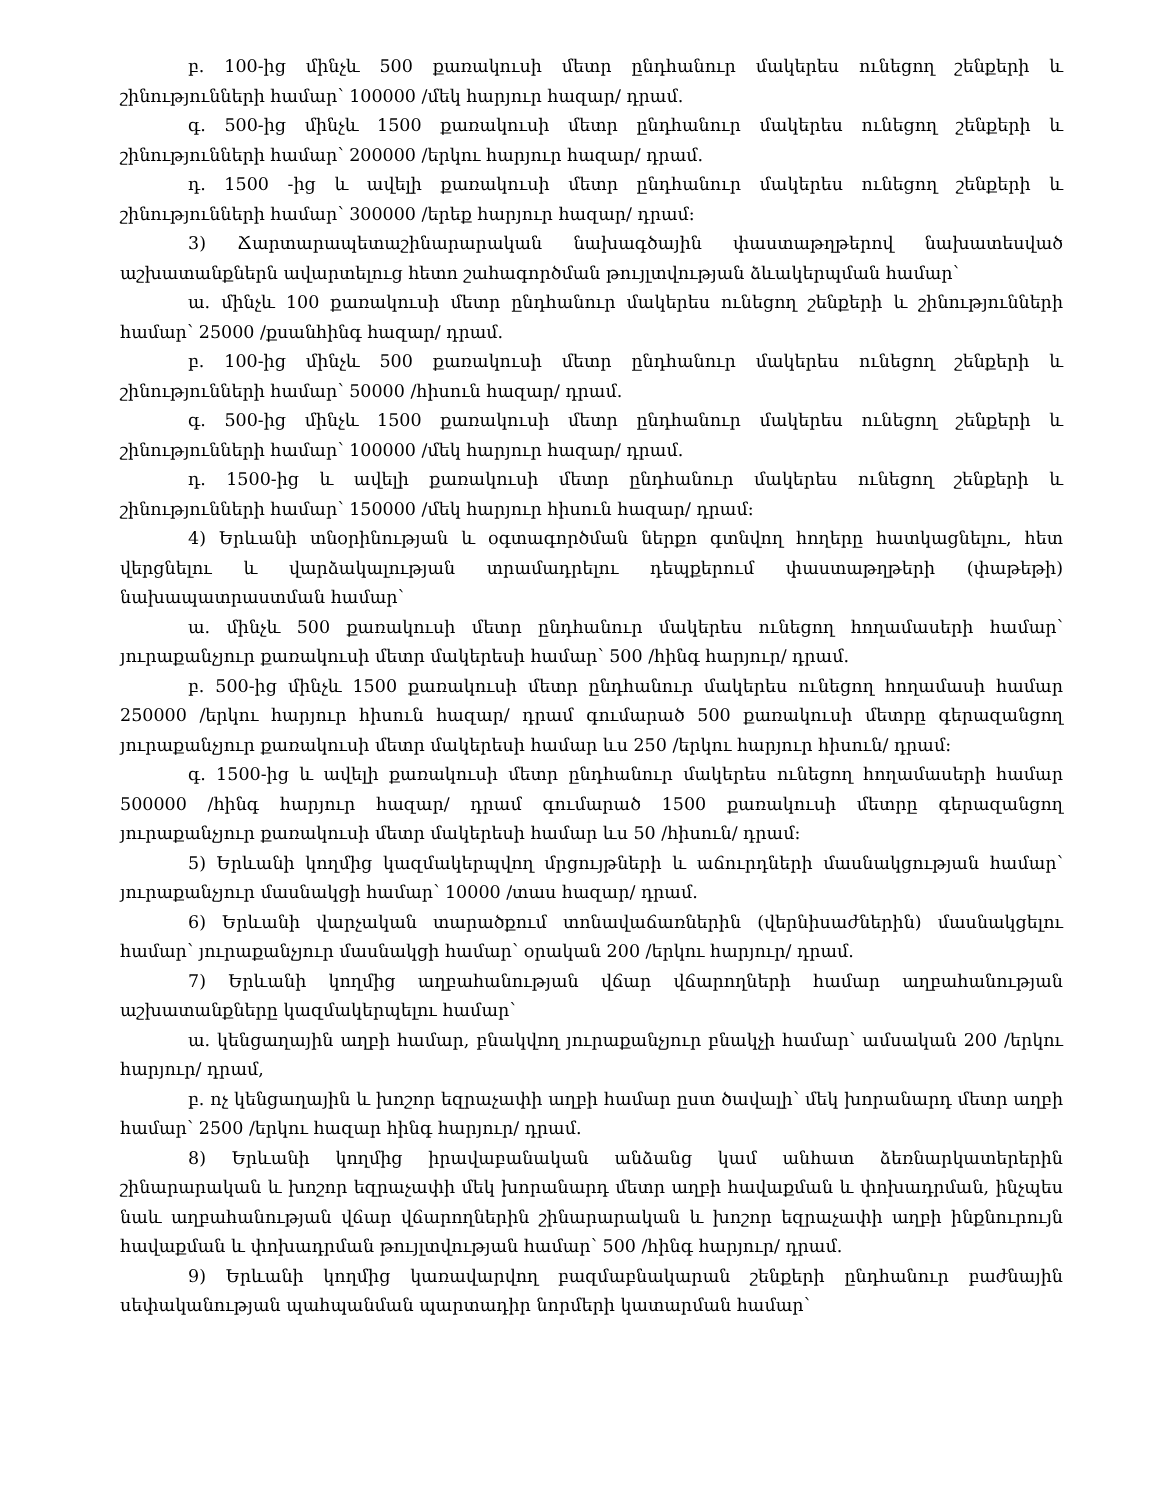բ. 100-ից մինչև 500 քառակուսի մետր ընդհանուր մակերես ունեցող շենքերի և շինությունների համար՝ 100000 /մեկ հարյուր հազար/ դրամ.
գ. 500-ից մինչև 1500 քառակուսի մետր ընդհանուր մակերես ունեցող շենքերի և շինությունների համար՝ 200000 /երկու հարյուր հազար/ դրամ.
դ. 1500 -ից և ավելի քառակուսի մետր ընդհանուր մակերես ունեցող շենքերի և շինությունների համար՝ 300000 /երեք հարյուր հազար/ դրամ:
3) Ճարտարապետաշինարարական նախագծային փաստաթղթերով նախատեսված աշխատանքներն ավարտելուց հետո շահագործման թույլտվության ձևակերպման համար՝
ա. մինչև 100 քառակուսի մետր ընդհանուր մակերես ունեցող շենքերի և շինությունների համար՝ 25000 /քսանհինգ հազար/ դրամ.
բ. 100-ից մինչև 500 քառակուսի մետր ընդհանուր մակերես ունեցող շենքերի և շինությունների համար՝ 50000 /հիսուն հազար/ դրամ.
գ. 500-ից մինչև 1500 քառակուսի մետր ընդհանուր մակերես ունեցող շենքերի և շինությունների համար՝ 100000 /մեկ հարյուր հազար/ դրամ.
դ. 1500-ից և ավելի քառակուսի մետր ընդհանուր մակերես ունեցող շենքերի և շինությունների համար՝ 150000 /մեկ հարյուր հիսուն հազար/ դրամ:
4) Երևանի տնօրինության և օգտագործման ներքո գտնվող հողերը հատկացնելու, հետ վերցնելու և վարձակալության տրամադրելու դեպքերում փաստաթղթերի (փաթեթի) նախապատրաստման համար՝
ա. մինչև 500 քառակուսի մետր ընդհանուր մակերես ունեցող հողամասերի համար՝ յուրաքանչյուր քառակուսի մետր մակերեսի համար՝ 500 /հինգ հարյուր/ դրամ.
բ. 500-ից մինչև 1500 քառակուսի մետր ընդհանուր մակերես ունեցող հողամասի համար 250000 /երկու հարյուր հիսուն հազար/ դրամ գումարած 500 քառակուսի մետրը գերազանցող յուրաքանչյուր քառակուսի մետր մակերեսի համար ևս 250 /երկու հարյուր հիսուն/ դրամ:
գ. 1500-ից և ավելի քառակուսի մետր ընդհանուր մակերես ունեցող հողամասերի համար 500000 /հինգ հարյուր հազար/ դրամ գումարած 1500 քառակուսի մետրը գերազանցող յուրաքանչյուր քառակուսի մետր մակերեսի համար ևս 50 /հիսուն/ դրամ:
5) Երևանի կողմից կազմակերպվող մրցույթների և աճուրդների մասնակցության համար՝ յուրաքանչյուր մասնակցի համար՝ 10000 /տաս հազար/ դրամ.
6) Երևանի վարչական տարածքում տոնավաճառներին (վերնիսաժներին) մասնակցելու համար՝ յուրաքանչյուր մասնակցի համար՝ օրական 200 /երկու հարյուր/ դրամ.
7) Երևանի կողմից աղբահանության վճար վճարողների համար աղբահանության աշխատանքները կազմակերպելու համար՝
ա. կենցաղային աղբի համար, բնակվող յուրաքանչյուր բնակչի համար՝ ամսական 200 /երկու հարյուր/ դրամ,
բ. ոչ կենցաղային և խոշոր եզրաչափի աղբի համար ըստ ծավալի՝ մեկ խորանարդ մետր աղբի համար՝ 2500 /երկու հազար հինգ հարյուր/ դրամ.
8) Երևանի կողմից իրավաբանական անձանց կամ անհատ ձեռնարկատերերին շինարարական և խոշոր եզրաչափի մեկ խորանարդ մետր աղբի հավաքման և փոխադրման, ինչպես նաև աղբահանության վճար վճարողներին շինարարական և խոշոր եզրաչափի աղբի ինքնուրույն հավաքման և փոխադրման թույլտվության համար՝ 500 /հինգ հարյուր/ դրամ.
9) Երևանի կողմից կառավարվող բազմաբնակարան շենքերի ընդհանուր բաժնային սեփականության պահպանման պարտադիր նորմերի կատարման համար՝